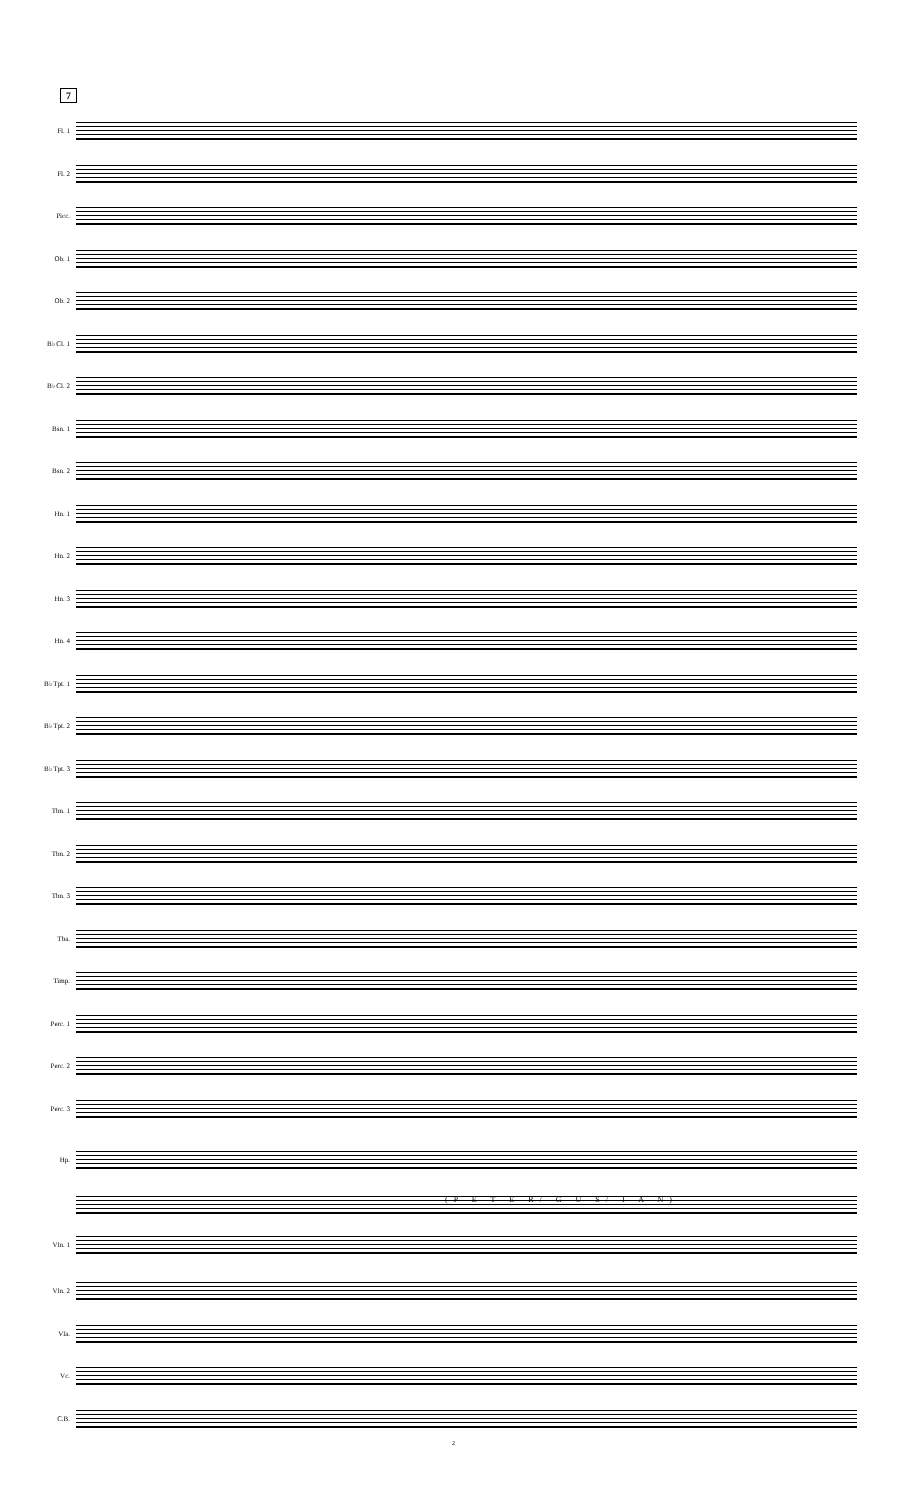7
Fl. 1
Fl. 2
Picc.
Ob. 1
Ob. 2
B♭ Cl. 1
B♭ Cl. 2
Bsn. 1
Bsn. 2
Hn. 1
Hn. 2
Hn. 3
Hn. 4
B♭ Tpt. 1
B♭ Tpt. 2
B♭ Tpt. 3
Tbn. 1
Tbn. 2
Tbn. 3
Tba.
Timp.
Perc. 1
Perc. 2
Perc. 3
Hp.
Vln. 1
Vln. 2
Vla.
Vc.
C.B.
(P E T E R/ G U S/ I A N)
2